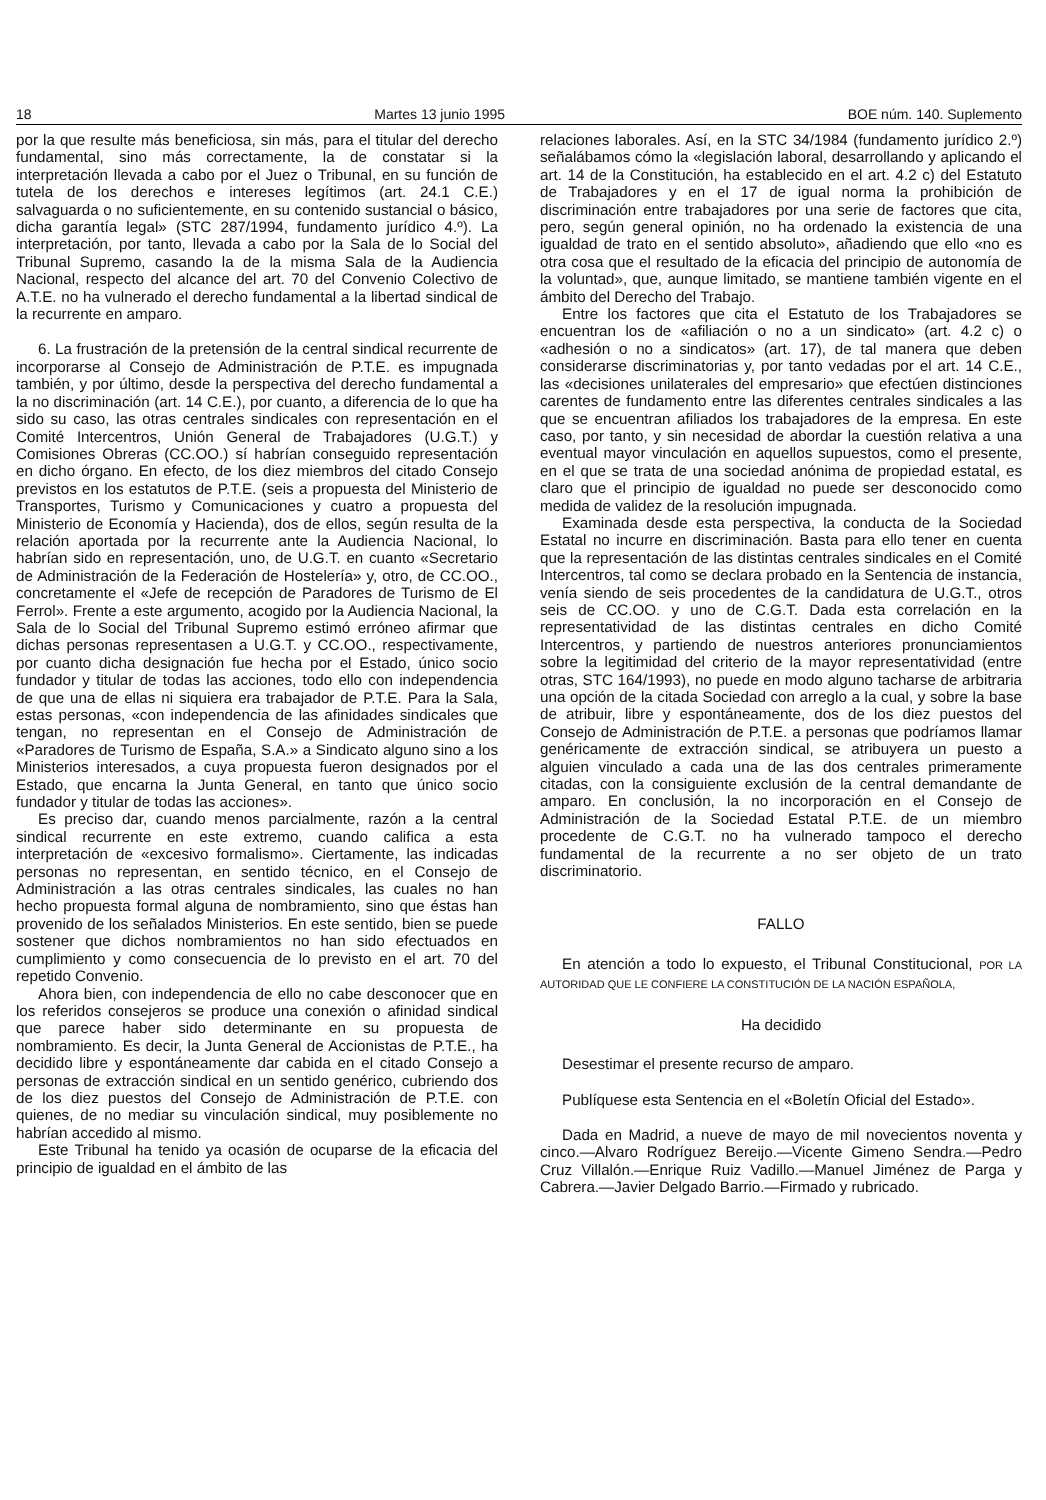18 Martes 13 junio 1995 BOE núm. 140. Suplemento
por la que resulte más beneficiosa, sin más, para el titular del derecho fundamental, sino más correctamente, la de constatar si la interpretación llevada a cabo por el Juez o Tribunal, en su función de tutela de los derechos e intereses legítimos (art. 24.1 C.E.) salvaguarda o no suficientemente, en su contenido sustancial o básico, dicha garantía legal» (STC 287/1994, fundamento jurídico 4.º). La interpretación, por tanto, llevada a cabo por la Sala de lo Social del Tribunal Supremo, casando la de la misma Sala de la Audiencia Nacional, respecto del alcance del art. 70 del Convenio Colectivo de A.T.E. no ha vulnerado el derecho fundamental a la libertad sindical de la recurrente en amparo.
6. La frustración de la pretensión de la central sindical recurrente de incorporarse al Consejo de Administración de P.T.E. es impugnada también, y por último, desde la perspectiva del derecho fundamental a la no discriminación (art. 14 C.E.), por cuanto, a diferencia de lo que ha sido su caso, las otras centrales sindicales con representación en el Comité Intercentros, Unión General de Trabajadores (U.G.T.) y Comisiones Obreras (CC.OO.) sí habrían conseguido representación en dicho órgano. En efecto, de los diez miembros del citado Consejo previstos en los estatutos de P.T.E. (seis a propuesta del Ministerio de Transportes, Turismo y Comunicaciones y cuatro a propuesta del Ministerio de Economía y Hacienda), dos de ellos, según resulta de la relación aportada por la recurrente ante la Audiencia Nacional, lo habrían sido en representación, uno, de U.G.T. en cuanto «Secretario de Administración de la Federación de Hostelería» y, otro, de CC.OO., concretamente el «Jefe de recepción de Paradores de Turismo de El Ferrol». Frente a este argumento, acogido por la Audiencia Nacional, la Sala de lo Social del Tribunal Supremo estimó erróneo afirmar que dichas personas representasen a U.G.T. y CC.OO., respectivamente, por cuanto dicha designación fue hecha por el Estado, único socio fundador y titular de todas las acciones, todo ello con independencia de que una de ellas ni siquiera era trabajador de P.T.E. Para la Sala, estas personas, «con independencia de las afinidades sindicales que tengan, no representan en el Consejo de Administración de «Paradores de Turismo de España, S.A.» a Sindicato alguno sino a los Ministerios interesados, a cuya propuesta fueron designados por el Estado, que encarna la Junta General, en tanto que único socio fundador y titular de todas las acciones».
Es preciso dar, cuando menos parcialmente, razón a la central sindical recurrente en este extremo, cuando califica a esta interpretación de «excesivo formalismo». Ciertamente, las indicadas personas no representan, en sentido técnico, en el Consejo de Administración a las otras centrales sindicales, las cuales no han hecho propuesta formal alguna de nombramiento, sino que éstas han provenido de los señalados Ministerios. En este sentido, bien se puede sostener que dichos nombramientos no han sido efectuados en cumplimiento y como consecuencia de lo previsto en el art. 70 del repetido Convenio.
Ahora bien, con independencia de ello no cabe desconocer que en los referidos consejeros se produce una conexión o afinidad sindical que parece haber sido determinante en su propuesta de nombramiento. Es decir, la Junta General de Accionistas de P.T.E., ha decidido libre y espontáneamente dar cabida en el citado Consejo a personas de extracción sindical en un sentido genérico, cubriendo dos de los diez puestos del Consejo de Administración de P.T.E. con quienes, de no mediar su vinculación sindical, muy posiblemente no habrían accedido al mismo.
Este Tribunal ha tenido ya ocasión de ocuparse de la eficacia del principio de igualdad en el ámbito de las
relaciones laborales. Así, en la STC 34/1984 (fundamento jurídico 2.º) señalábamos cómo la «legislación laboral, desarrollando y aplicando el art. 14 de la Constitución, ha establecido en el art. 4.2 c) del Estatuto de Trabajadores y en el 17 de igual norma la prohibición de discriminación entre trabajadores por una serie de factores que cita, pero, según general opinión, no ha ordenado la existencia de una igualdad de trato en el sentido absoluto», añadiendo que ello «no es otra cosa que el resultado de la eficacia del principio de autonomía de la voluntad», que, aunque limitado, se mantiene también vigente en el ámbito del Derecho del Trabajo.
Entre los factores que cita el Estatuto de los Trabajadores se encuentran los de «afiliación o no a un sindicato» (art. 4.2 c) o «adhesión o no a sindicatos» (art. 17), de tal manera que deben considerarse discriminatorias y, por tanto vedadas por el art. 14 C.E., las «decisiones unilaterales del empresario» que efectúen distinciones carentes de fundamento entre las diferentes centrales sindicales a las que se encuentran afiliados los trabajadores de la empresa. En este caso, por tanto, y sin necesidad de abordar la cuestión relativa a una eventual mayor vinculación en aquellos supuestos, como el presente, en el que se trata de una sociedad anónima de propiedad estatal, es claro que el principio de igualdad no puede ser desconocido como medida de validez de la resolución impugnada.
Examinada desde esta perspectiva, la conducta de la Sociedad Estatal no incurre en discriminación. Basta para ello tener en cuenta que la representación de las distintas centrales sindicales en el Comité Intercentros, tal como se declara probado en la Sentencia de instancia, venía siendo de seis procedentes de la candidatura de U.G.T., otros seis de CC.OO. y uno de C.G.T. Dada esta correlación en la representatividad de las distintas centrales en dicho Comité Intercentros, y partiendo de nuestros anteriores pronunciamientos sobre la legitimidad del criterio de la mayor representatividad (entre otras, STC 164/1993), no puede en modo alguno tacharse de arbitraria una opción de la citada Sociedad con arreglo a la cual, y sobre la base de atribuir, libre y espontáneamente, dos de los diez puestos del Consejo de Administración de P.T.E. a personas que podríamos llamar genéricamente de extracción sindical, se atribuyera un puesto a alguien vinculado a cada una de las dos centrales primeramente citadas, con la consiguiente exclusión de la central demandante de amparo. En conclusión, la no incorporación en el Consejo de Administración de la Sociedad Estatal P.T.E. de un miembro procedente de C.G.T. no ha vulnerado tampoco el derecho fundamental de la recurrente a no ser objeto de un trato discriminatorio.
FALLO
En atención a todo lo expuesto, el Tribunal Constitucional, POR LA AUTORIDAD QUE LE CONFIERE LA CONSTITUCIÓN DE LA NACIÓN ESPAÑOLA,
Ha decidido
Desestimar el presente recurso de amparo.
Publíquese esta Sentencia en el «Boletín Oficial del Estado».
Dada en Madrid, a nueve de mayo de mil novecientos noventa y cinco.—Alvaro Rodríguez Bereijo.—Vicente Gimeno Sendra.—Pedro Cruz Villalón.—Enrique Ruiz Vadillo.—Manuel Jiménez de Parga y Cabrera.—Javier Delgado Barrio.—Firmado y rubricado.